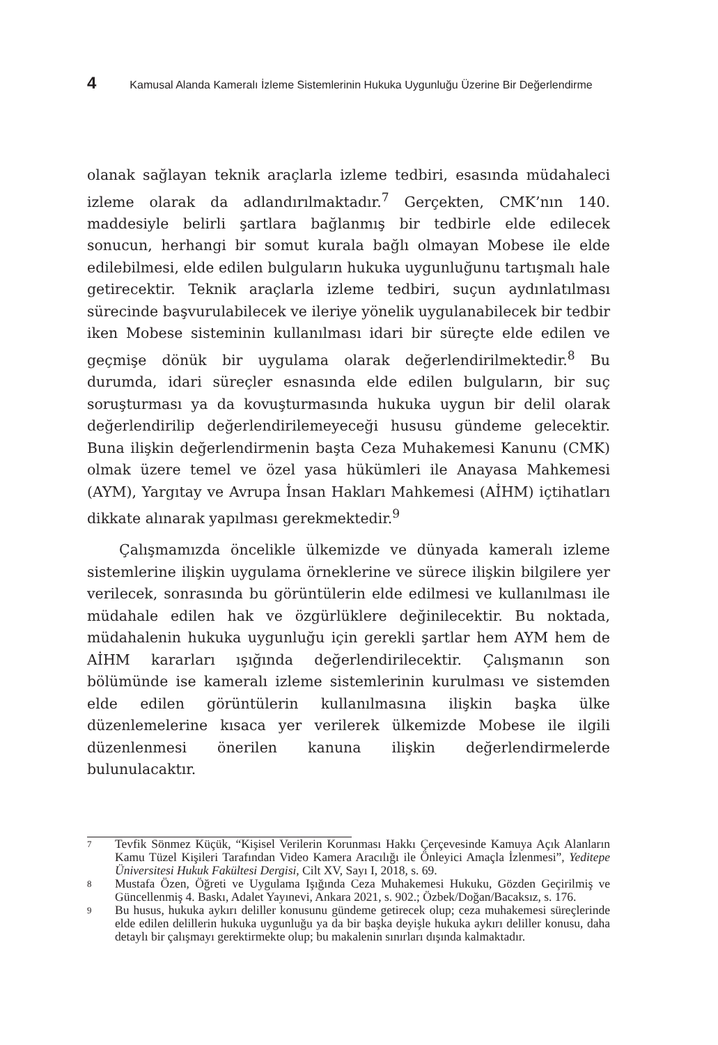4 Kamusal Alanda Kameralı İzleme Sistemlerinin Hukuka Uygunluğu Üzerine Bir Değerlendirme
olanak sağlayan teknik araçlarla izleme tedbiri, esasında müdahaleci izleme olarak da adlandırılmaktadır.<sup>7</sup> Gerçekten, CMK’nın 140. maddesiyle belirli şartlara bağlanmış bir tedbirle elde edilecek sonucun, herhangi bir somut kurala bağlı olmayan Mobese ile elde edilebilmesi, elde edilen bulguların hukuka uygunluğunu tartışmalı hale getirecektir. Teknik araçlarla izleme tedbiri, suçun aydınlatılması sürecinde başvurulabilecek ve ileriye yönelik uygulanabilecek bir tedbir iken Mobese sisteminin kullanılması idari bir süreçte elde edilen ve geçmişe dönük bir uygulama olarak değerlendirilmektedir.<sup>8</sup> Bu durumda, idari süreçler esnasında elde edilen bulguların, bir suç soruşturması ya da kovuşturmasında hukuka uygun bir delil olarak değerlendirilip değerlendirilemeyeceği hususu gündeme gelecektir. Buna ilişkin değerlendirmenin başta Ceza Muhakemesi Kanunu (CMK) olmak üzere temel ve özel yasa hükümleri ile Anayasa Mahkemesi (AYM), Yargıtay ve Avrupa İnsan Hakları Mahkemesi (AİHM) içtihatları dikkate alınarak yapılması gerekmektedir.<sup>9</sup>
Çalışmamızda öncelikle ülkemizde ve dünyada kameralı izleme sistemlerine ilişkin uygulama örneklerine ve sürece ilişkin bilgilere yer verilecek, sonrasında bu görüntülerin elde edilmesi ve kullanılması ile müdahale edilen hak ve özgürlüklere değinilecektir. Bu noktada, müdahalenin hukuka uygunluğu için gerekli şartlar hem AYM hem de AİHM kararları ışığında değerlendirilecektir. Çalışmanın son bölümünde ise kameralı izleme sistemlerinin kurulması ve sistemden elde edilen görüntülerin kullanılmasına ilişkin başka ülke düzenlemelerine kısaca yer verilerek ülkemizde Mobese ile ilgili düzenlenmesi önerilen kanuna ilişkin değerlendirmelerde bulunulacaktır.
7 Tevfik Sönmez Küçük, “Kişisel Verilerin Korunması Hakkı Çerçevesinde Kamuya Açık Alanların Kamu Tüzel Kişileri Tarafından Video Kamera Aracılığı ile Önleyici Amaçla İzlenmesi”, Yeditepe Üniversitesi Hukuk Fakültesi Dergisi, Cilt XV, Sayı I, 2018, s. 69.
8 Mustafa Özen, Öğreti ve Uygulama Işığında Ceza Muhakemesi Hukuku, Gözden Geçirilmiş ve Güncellenmiş 4. Baskı, Adalet Yayınevi, Ankara 2021, s. 902.; Özbek/Doğan/Bacaksız, s. 176.
9 Bu husus, hukuka aykırı deliller konusunu gündeme getirecek olup; ceza muhakemesi süreçlerinde elde edilen delillerin hukuka uygunluğu ya da bir başka deyişle hukuka aykırı deliller konusu, daha detaylı bir çalışmayı gerektirmekte olup; bu makalenin sınırları dışında kalmaktadır.